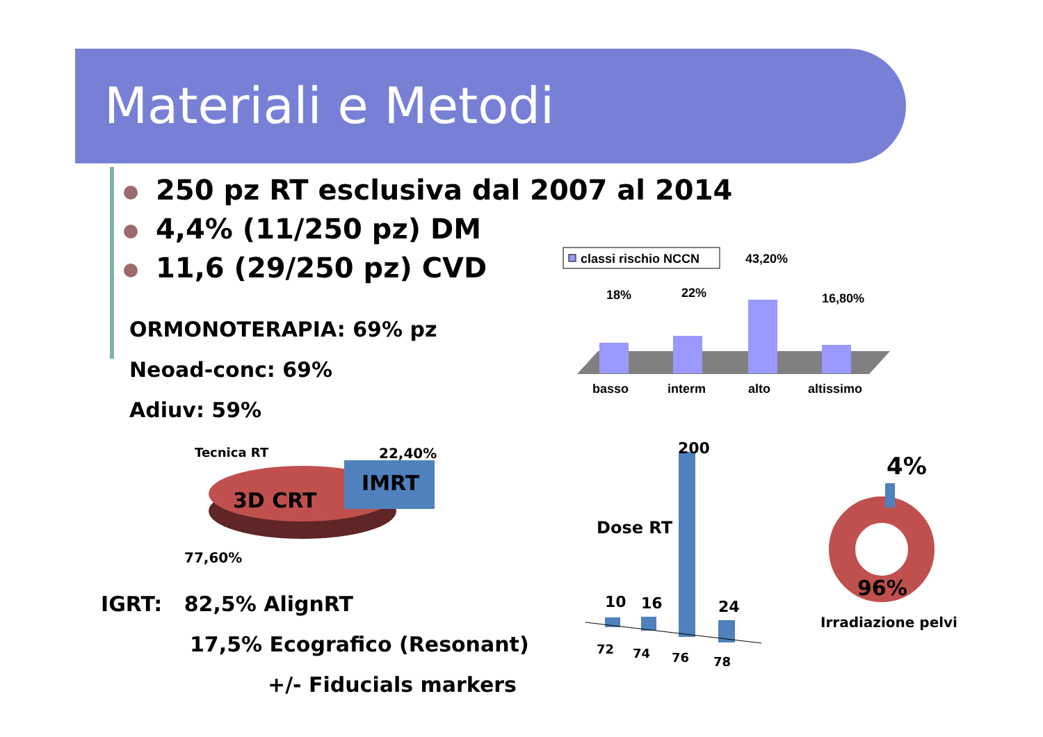Materiali e Metodi
250 pz RT esclusiva dal 2007 al 2014
4,4% (11/250 pz) DM
11,6 (29/250 pz) CVD
ORMONOTERAPIA: 69% pz
Neoad-conc: 69%
Adiuv: 59%
classi rischio NCCN
18%
22%
43,20%
16,80%
basso
interm
alto
altissimo
Tecnica RT
3D CRT
IMRT
22,40%
77,60%
IGRT: 82,5% AlignRT
17,5% Ecografico (Resonant)
+/- Fiducials markers
Dose RT
200
10
16
24
72
74
76
78
4%
96%
Irradiazione pelvi